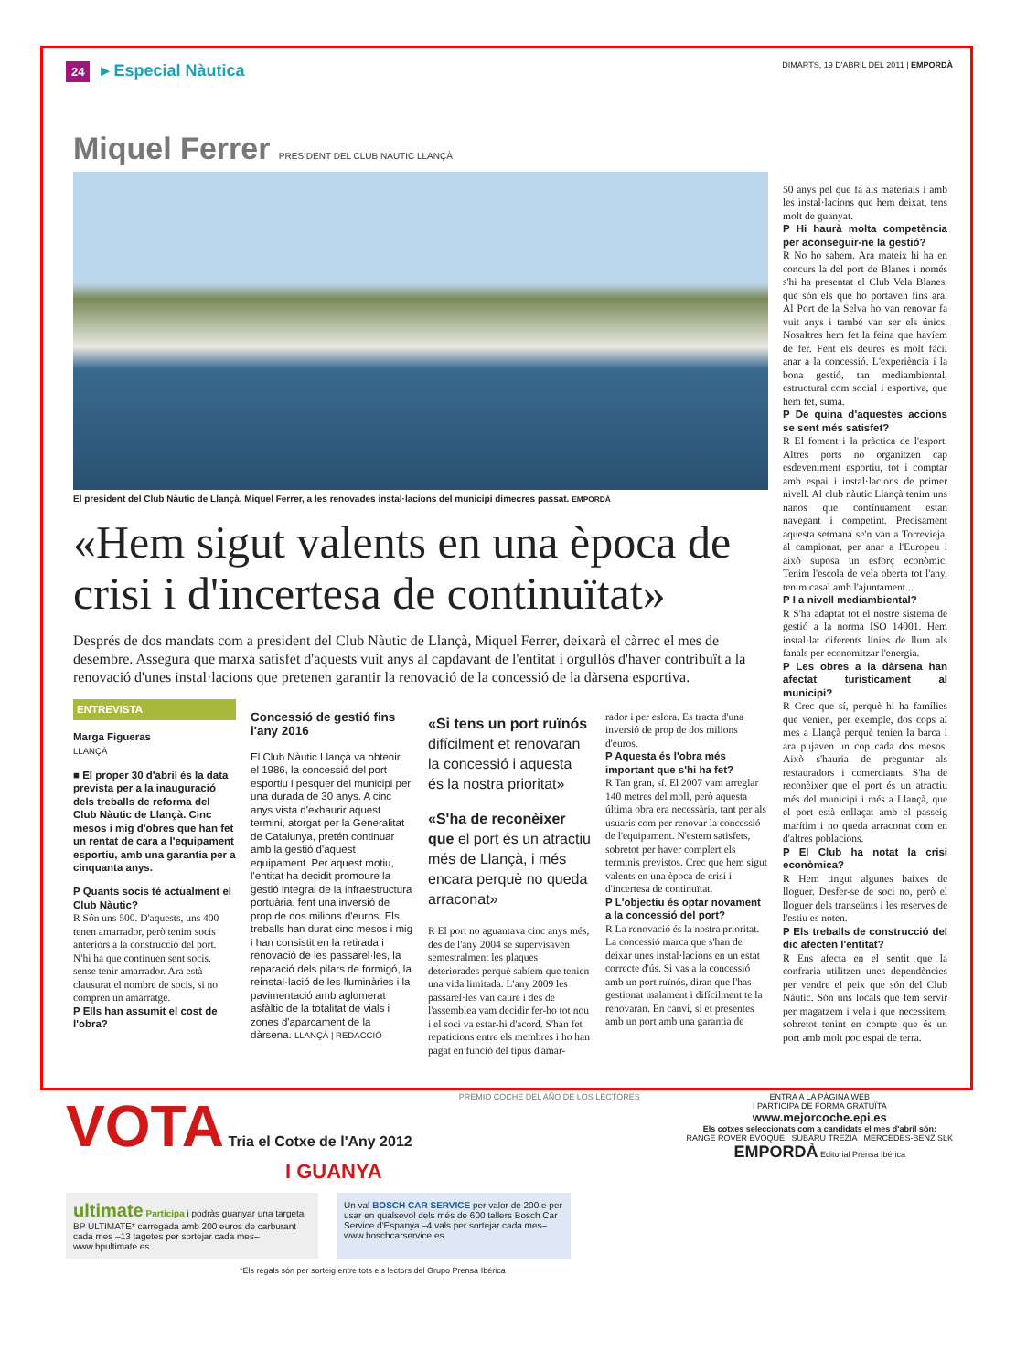24 ▸ Especial Nàutica
DIMARTS, 19 D'ABRIL DEL 2011 | EMPORDÀ
Miquel Ferrer PRESIDENT DEL CLUB NÀUTIC LLANÇÀ
El president del Club Nàutic de Llançà, Miquel Ferrer, a les renovades instal·lacions del municipi dimecres passat. EMPORDÀ
«Hem sigut valents en una època de crisi i d'incertesa de continuïtat»
Després de dos mandats com a president del Club Nàutic de Llançà, Miquel Ferrer, deixarà el càrrec el mes de desembre. Assegura que marxa satisfet d'aquests vuit anys al capdavant de l'entitat i orgullós d'haver contribuït a la renovació d'unes instal·lacions que pretenen garantir la renovació de la concessió de la dàrsena esportiva.
ENTREVISTA
Marga Figueras
LLANÇÀ
■ El proper 30 d'abril és la data prevista per a la inauguració dels treballs de reforma del Club Nàutic de Llançà. Cinc mesos i mig d'obres que han fet un rentat de cara a l'equipament esportiu, amb una garantia per a cinquanta anys.
P Quants socis té actualment el Club Nàutic?
R Són uns 500. D'aquests, uns 400 tenen amarrador, però tenim socis anteriors a la construcció del port. N'hi ha que continuen sent socis, sense tenir amarrador. Ara està clausurat el nombre de socis, si no compren un amarratge.
P Ells han assumit el cost de l'obra?
Concessió de gestió fins l'any 2016
El Club Nàutic Llançà va obtenir, el 1986, la concessió del port esportiu i pesquer del municipi per una durada de 30 anys. A cinc anys vista d'exhaurir aquest termini, atorgat per la Generalitat de Catalunya, pretén continuar amb la gestió d'aquest equipament. Per aquest motiu, l'entitat ha decidit promoure la gestió integral de la infraestructura portuària, fent una inversió de prop de dos milions d'euros. Els treballs han durat cinc mesos i mig i han consistit en la retirada i renovació de les passarel·les, la reparació dels pilars de formigó, la reinstal·lació de les lluminàries i la pavimentació amb aglomerat asfàltic de la totalitat de vials i zones d'aparcament de la dàrsena. LLANÇÀ | REDACCIÓ
«Si tens un port ruïnós difícilment et renovaran la concessió i aquesta és la nostra prioritat»
«S'ha de reconèixer que el port és un atractiu més de Llançà, i més encara perquè no queda arraconat»
R El port no aguantava cinc anys més, des de l'any 2004 se supervisaven semestralment les plaques deteriorades perquè sabíem que tenien una vida limitada. L'any 2009 les passarel·les van caure i des de l'assemblea vam decidir fer-ho tot nou i el soci va estar-hi d'acord. S'han fet repaticions entre els membres i ho han pagat en funció del tipus d'amar-
rador i per eslora. Es tracta d'una inversió de prop de dos milions d'euros.
P Aquesta és l'obra més important que s'hi ha fet?
R Tan gran, sí. El 2007 vam arreglar 140 metres del moll, però aquesta última obra era necessària, tant per als usuaris com per renovar la concessió de l'equipament. N'estem satisfets, sobretot per haver complert els terminis previstos. Crec que hem sigut valents en una època de crisi i d'incertesa de continuïtat.
P L'objectiu és optar novament a la concessió del port?
R La renovació és la nostra prioritat. La concessió marca que s'han de deixar unes instal·lacions en un estat correcte d'ús. Si vas a la concessió amb un port ruïnós, diran que l'has gestionat malament i difícilment te la renovaran. En canvi, si et presentes amb un port amb una garantia de
50 anys pel que fa als materials i amb les instal·lacions que hem deixat, tens molt de guanyat.
P Hi haurà molta competència per aconseguir-ne la gestió?
R No ho sabem. Ara mateix hi ha en concurs la del port de Blanes i només s'hi ha presentat el Club Vela Blanes, que són els que ho portaven fins ara. Al Port de la Selva ho van renovar fa vuit anys i també van ser els únics. Nosaltres hem fet la feina que havíem de fer. Fent els deures és molt fàcil anar a la concessió. L'experiència i la bona gestió, tan mediambiental, estructural com social i esportiva, que hem fet, suma.
P De quina d'aquestes accions se sent més satisfet?
R El foment i la pràctica de l'esport. Altres ports no organitzen cap esdeveniment esportiu, tot i comptar amb espai i instal·lacions de primer nivell. Al club nàutic Llançà tenim uns nanos que contínuament estan navegant i competint. Precisament aquesta setmana se'n van a Torrevieja, al campionat, per anar a l'Europeu i això suposa un esforç econòmic. Tenim l'escola de vela oberta tot l'any, tenim casal amb l'ajuntament...
P I a nivell mediambiental?
R S'ha adaptat tot el nostre sistema de gestió a la norma ISO 14001. Hem instal·lat diferents línies de llum als fanals per economitzar l'energia.
P Les obres a la dàrsena han afectat turísticament al municipi?
R Crec que sí, perquè hi ha famílies que venien, per exemple, dos cops al mes a Llançà perquè tenien la barca i ara pujaven un cop cada dos mesos. Això s'hauria de preguntar als restauradors i comerciants. S'ha de reconèixer que el port és un atractiu més del municipi i més a Llançà, que el port està enllaçat amb el passeig marítim i no queda arraconat com en d'altres poblacions.
P El Club ha notat la crisi econòmica?
R Hem tingut algunes baixes de lloguer. Desfer-se de soci no, però el lloguer dels transeünts i les reserves de l'estiu es noten.
P Els treballs de construcció del dic afecten l'entitat?
R Ens afecta en el sentit que la confraria utilitzen unes dependències per vendre el peix que són del Club Nàutic. Són uns locals que fem servir per magatzem i vela i que necessitem, sobretot tenint en compte que és un port amb molt poc espai de terra.
VOTA Tria el Cotxe de l'Any 2012
I GUANYA
PREMIO COCHE DEL AÑO DE LOS LECTORES
ENTRA A LA PÀGINA WEB
I PARTICIPA DE FORMA GRATUÏTA
www.mejorcoche.epi.es
Els cotxes seleccionats com a candidats el mes d'abril són:
RANGE ROVER EVOQUE SUBARU TREZIA MERCEDES-BENZ SLK
EMPORDÀ Editorial Prensa Ibérica
ultimate Participa i podràs guanyar una targeta BP ULTIMATE* carregada amb 200 euros de carburant cada mes –13 tagetes per sortejar cada mes– www.bpultimate.es
Un val BOSCH CAR SERVICE per valor de 200 e per usar en qualsevol dels més de 600 tallers Bosch Car Service d'Espanya –4 vals per sortejar cada mes– www.boschcarservice.es
*Els regals són per sorteig entre tots els lectors del Grupo Prensa Ibérica